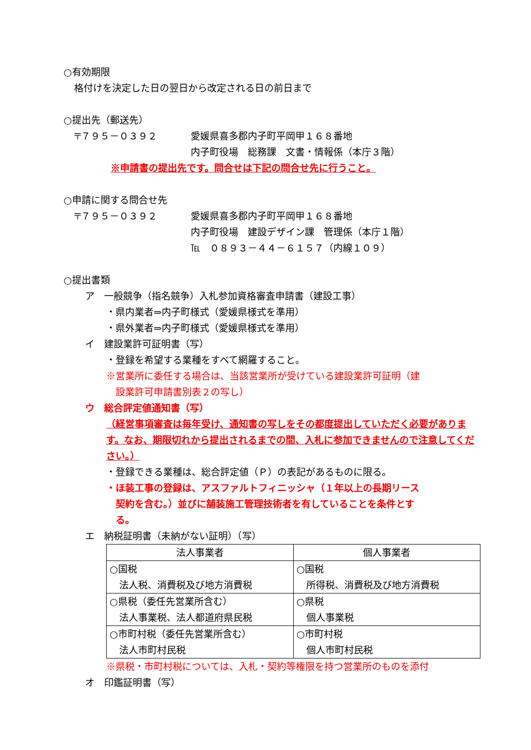○有効期限
格付けを決定した日の翌日から改定される日の前日まで
○提出先（郵送先）
〒７９５－０３９２ 愛媛県喜多郡内子町平岡甲１６８番地
内子町役場　総務課　文書・情報係（本庁３階）
※申請書の提出先です。問合せは下記の問合せ先に行うこと。
○申請に関する問合せ先
〒７９５－０３９２ 愛媛県喜多郡内子町平岡甲１６８番地
内子町役場　建設デザイン課　管理係（本庁１階）
℡　０８９３－４４－６１５７（内線１０９）
○提出書類
ア　一般競争（指名競争）入札参加資格審査申請書（建設工事）
・県内業者⇒内子町様式（愛媛県様式を準用）
・県外業者⇒内子町様式（愛媛県様式を準用）
イ　建設業許可証明書（写）
・登録を希望する業種をすべて網羅すること。
※営業所に委任する場合は、当該営業所が受けている建設業許可証明（建
　設業許可申請書別表２の写し）
ウ　総合評定値通知書（写）
（経営事項審査は毎年受け、通知書の写しをその都度提出していただく必要があります。なお、期限切れから提出されるまでの間、入札に参加できませんので注意してください。）
・登録できる業種は、総合評定値（Ｐ）の表記があるものに限る。
・ほ装工事の登録は、アスファルトフィニッシャ（１年以上の長期リース
　契約を含む。）並びに舗装施工管理技術者を有していることを条件とす
　る。
エ　納税証明書（未納がない証明）（写）
| 法人事業者 | 個人事業者 |
| --- | --- |
| ○国税 法人税、消費税及び地方消費税 | ○国税 所得税、消費税及び地方消費税 |
| ○県税（委任先営業所含む） 法人事業税、法人都道府県民税 | ○県税 個人事業税 |
| ○市町村税（委任先営業所含む） 法人市町村民税 | ○市町村税 個人市町村民税 |
※県税・市町村税については、入札・契約等権限を持つ営業所のものを添付
オ　印鑑証明書（写）